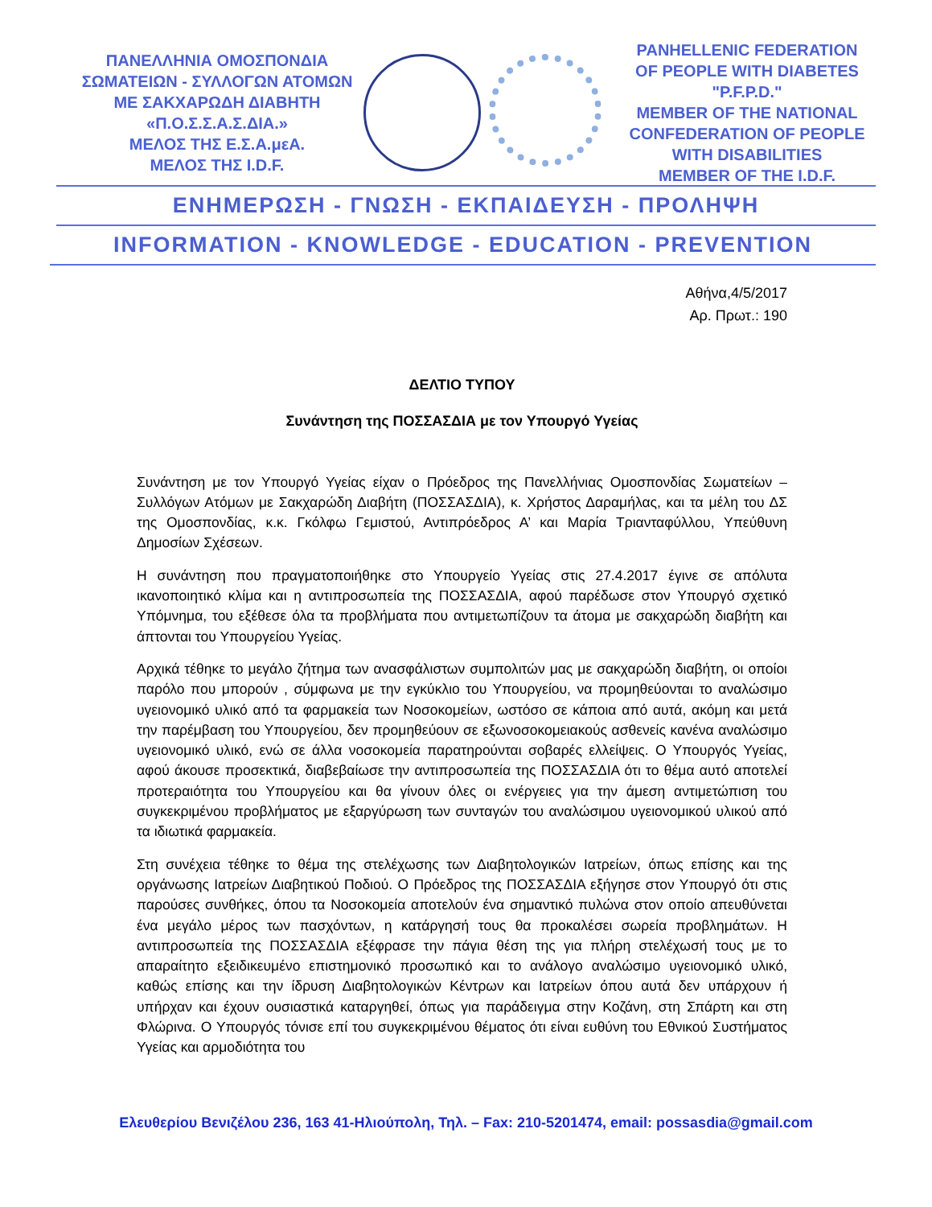ΠΑΝΕΛΛΗΝΙΑ ΟΜΟΣΠΟΝΔΙΑ
ΣΩΜΑΤΕΙΩΝ - ΣΥΛΛΟΓΩΝ ΑΤΟΜΩΝ
ΜΕ ΣΑΚΧΑΡΩΔΗ ΔΙΑΒΗΤΗ
«Π.Ο.Σ.Σ.Α.Σ.ΔΙΑ.»
ΜΕΛΟΣ ΤΗΣ Ε.Σ.Α.μεΑ.
ΜΕΛΟΣ ΤΗΣ I.D.F.
PANHELLENIC FEDERATION
OF PEOPLE WITH DIABETES "P.F.P.D."
MEMBER OF THE NATIONAL
CONFEDERATION OF PEOPLE
WITH DISABILITIES
MEMBER OF THE I.D.F.
ΕΝΗΜΕΡΩΣΗ - ΓΝΩΣΗ - ΕΚΠΑΙΔΕΥΣΗ - ΠΡΟΛΗΨΗ
INFORMATION - KNOWLEDGE - EDUCATION - PREVENTION
Αθήνα,4/5/2017
Αρ. Πρωτ.: 190
ΔΕΛΤΙΟ ΤΥΠΟΥ
Συνάντηση της ΠΟΣΣΑΣΔΙΑ με τον Υπουργό Υγείας
Συνάντηση με τον Υπουργό Υγείας είχαν ο Πρόεδρος της Πανελλήνιας Ομοσπονδίας Σωματείων – Συλλόγων Ατόμων με Σακχαρώδη Διαβήτη (ΠΟΣΣΑΣΔΙΑ), κ. Χρήστος Δαραμήλας, και τα μέλη του ΔΣ της Ομοσπονδίας, κ.κ. Γκόλφω Γεμιστού, Αντιπρόεδρος Α’ και Μαρία Τριανταφύλλου, Υπεύθυνη Δημοσίων Σχέσεων.
Η συνάντηση που πραγματοποιήθηκε στο Υπουργείο Υγείας στις 27.4.2017 έγινε σε απόλυτα ικανοποιητικό κλίμα και η αντιπροσωπεία της ΠΟΣΣΑΣΔΙΑ, αφού παρέδωσε στον Υπουργό σχετικό Υπόμνημα, του εξέθεσε όλα τα προβλήματα που αντιμετωπίζουν τα άτομα με σακχαρώδη διαβήτη και άπτονται του Υπουργείου Υγείας.
Αρχικά τέθηκε το μεγάλο ζήτημα των ανασφάλιστων συμπολιτών μας με σακχαρώδη διαβήτη, οι οποίοι παρόλο που μπορούν , σύμφωνα με την εγκύκλιο του Υπουργείου, να προμηθεύονται το αναλώσιμο υγειονομικό υλικό από τα φαρμακεία των Νοσοκομείων, ωστόσο σε κάποια από αυτά, ακόμη και μετά την παρέμβαση του Υπουργείου, δεν προμηθεύουν σε εξωνοσοκομειακούς ασθενείς κανένα αναλώσιμο υγειονομικό υλικό, ενώ σε άλλα νοσοκομεία παρατηρούνται σοβαρές ελλείψεις. Ο Υπουργός Υγείας, αφού άκουσε προσεκτικά, διαβεβαίωσε την αντιπροσωπεία της ΠΟΣΣΑΣΔΙΑ ότι το θέμα αυτό αποτελεί προτεραιότητα του Υπουργείου και θα γίνουν όλες οι ενέργειες για την άμεση αντιμετώπιση του συγκεκριμένου προβλήματος με εξαργύρωση των συνταγών του αναλώσιμου υγειονομικού υλικού από τα ιδιωτικά φαρμακεία.
Στη συνέχεια τέθηκε το θέμα της στελέχωσης των Διαβητολογικών Ιατρείων, όπως επίσης και της οργάνωσης Ιατρείων Διαβητικού Ποδιού. Ο Πρόεδρος της ΠΟΣΣΑΣΔΙΑ εξήγησε στον Υπουργό ότι στις παρούσες συνθήκες, όπου τα Νοσοκομεία αποτελούν ένα σημαντικό πυλώνα στον οποίο απευθύνεται ένα μεγάλο μέρος των πασχόντων, η κατάργησή τους θα προκαλέσει σωρεία προβλημάτων. Η αντιπροσωπεία της ΠΟΣΣΑΣΔΙΑ εξέφρασε την πάγια θέση της για πλήρη στελέχωσή τους με το απαραίτητο εξειδικευμένο επιστημονικό προσωπικό και το ανάλογο αναλώσιμο υγειονομικό υλικό, καθώς επίσης και την ίδρυση Διαβητολογικών Κέντρων και Ιατρείων όπου αυτά δεν υπάρχουν ή υπήρχαν και έχουν ουσιαστικά καταργηθεί, όπως για παράδειγμα στην Κοζάνη, στη Σπάρτη και στη Φλώρινα. Ο Υπουργός τόνισε επί του συγκεκριμένου θέματος ότι είναι ευθύνη του Εθνικού Συστήματος Υγείας και αρμοδιότητα του
Ελευθερίου Βενιζέλου 236, 163 41-Ηλιούπολη, Τηλ. – Fax: 210-5201474, email: possasdia@gmail.com